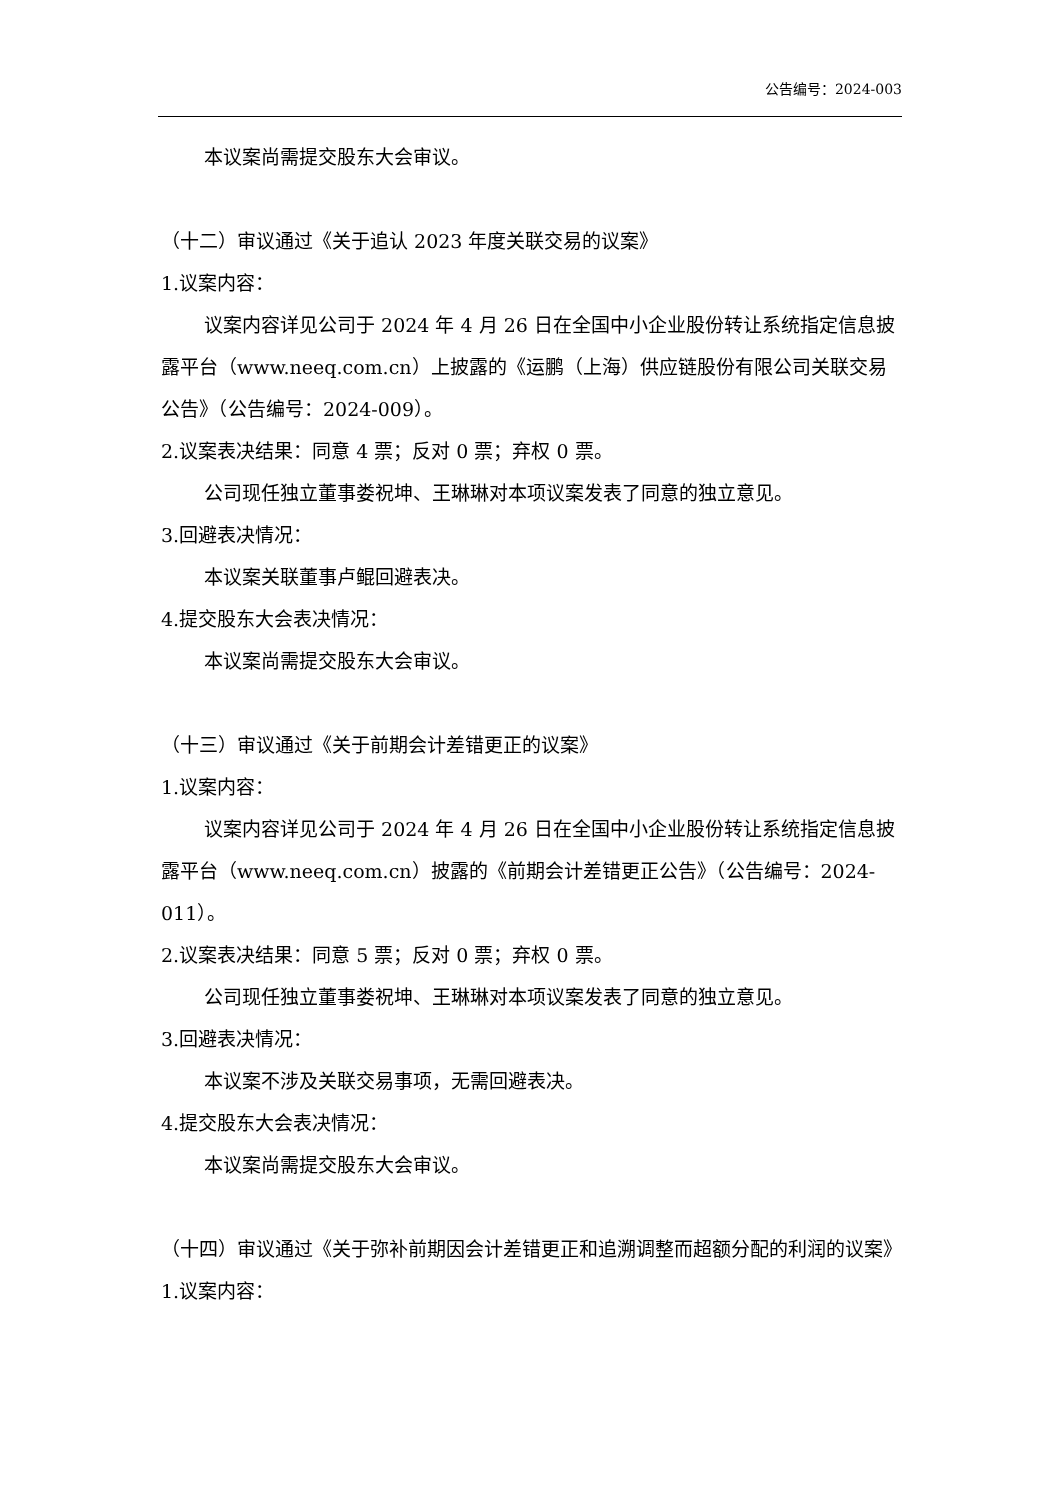公告编号：2024-003
本议案尚需提交股东大会审议。
（十二）审议通过《关于追认 2023 年度关联交易的议案》
1.议案内容：
议案内容详见公司于 2024 年 4 月 26 日在全国中小企业股份转让系统指定信息披露平台（www.neeq.com.cn）上披露的《运鹏（上海）供应链股份有限公司关联交易公告》（公告编号：2024-009）。
2.议案表决结果：同意 4 票；反对 0 票；弃权 0 票。
公司现任独立董事娄祝坤、王琳琳对本项议案发表了同意的独立意见。
3.回避表决情况：
本议案关联董事卢鲲回避表决。
4.提交股东大会表决情况：
本议案尚需提交股东大会审议。
（十三）审议通过《关于前期会计差错更正的议案》
1.议案内容：
议案内容详见公司于 2024 年 4 月 26 日在全国中小企业股份转让系统指定信息披露平台（www.neeq.com.cn）披露的《前期会计差错更正公告》（公告编号：2024-011）。
2.议案表决结果：同意 5 票；反对 0 票；弃权 0 票。
公司现任独立董事娄祝坤、王琳琳对本项议案发表了同意的独立意见。
3.回避表决情况：
本议案不涉及关联交易事项，无需回避表决。
4.提交股东大会表决情况：
本议案尚需提交股东大会审议。
（十四）审议通过《关于弥补前期因会计差错更正和追溯调整而超额分配的利润的议案》
1.议案内容：